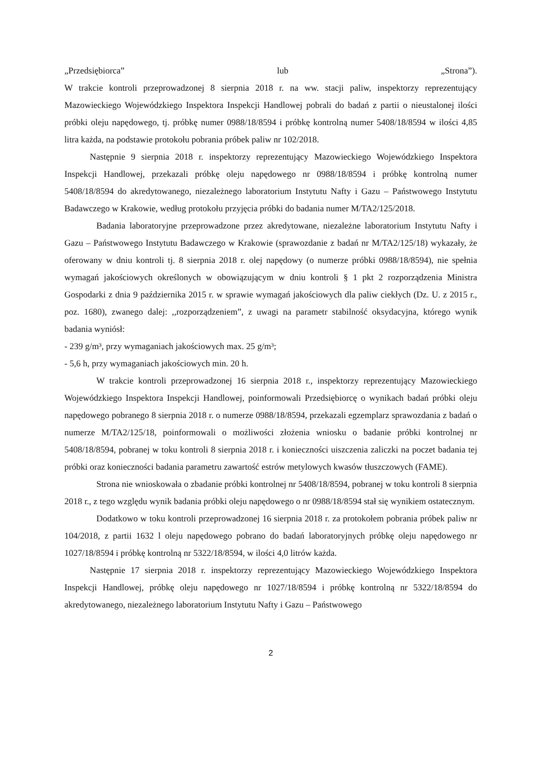„Przedsiębiorca” lub „Strona”).
W trakcie kontroli przeprowadzonej 8 sierpnia 2018 r. na ww. stacji paliw, inspektorzy reprezentujący Mazowieckiego Wojewódzkiego Inspektora Inspekcji Handlowej pobrali do badań z partii o nieustalonej ilości próbki oleju napędowego, tj. próbkę numer 0988/18/8594 i próbkę kontrolną numer 5408/18/8594 w ilości 4,85 litra każda, na podstawie protokołu pobrania próbek paliw nr 102/2018.
Następnie 9 sierpnia 2018 r. inspektorzy reprezentujący Mazowieckiego Wojewódzkiego Inspektora Inspekcji Handlowej, przekazali próbkę oleju napędowego nr 0988/18/8594 i próbkę kontrolną numer 5408/18/8594 do akredytowanego, niezależnego laboratorium Instytutu Nafty i Gazu – Państwowego Instytutu Badawczego w Krakowie, według protokołu przyjęcia próbki do badania numer M/TA2/125/2018.
Badania laboratoryjne przeprowadzone przez akredytowane, niezależne laboratorium Instytutu Nafty i Gazu – Państwowego Instytutu Badawczego w Krakowie (sprawozdanie z badań nr M/TA2/125/18) wykazały, że oferowany w dniu kontroli tj. 8 sierpnia 2018 r. olej napędowy (o numerze próbki 0988/18/8594), nie spełnia wymagań jakościowych określonych w obowiązującym w dniu kontroli § 1 pkt 2 rozporządzenia Ministra Gospodarki z dnia 9 października 2015 r. w sprawie wymagań jakościowych dla paliw ciekłych (Dz. U. z 2015 r., poz. 1680), zwanego dalej: ,,rozporządzeniem”, z uwagi na parametr stabilność oksydacyjna, którego wynik badania wyniósł:
- 239 g/m³, przy wymaganiach jakościowych max. 25 g/m³;
- 5,6 h, przy wymaganiach jakościowych min. 20 h.
W trakcie kontroli przeprowadzonej 16 sierpnia 2018 r., inspektorzy reprezentujący Mazowieckiego Wojewódzkiego Inspektora Inspekcji Handlowej, poinformowali Przedsiębiorcę o wynikach badań próbki oleju napędowego pobranego 8 sierpnia 2018 r. o numerze 0988/18/8594, przekazali egzemplarz sprawozdania z badań o numerze M/TA2/125/18, poinformowali o możliwości złożenia wniosku o badanie próbki kontrolnej nr 5408/18/8594, pobranej w toku kontroli 8 sierpnia 2018 r. i konieczności uiszczenia zaliczki na poczet badania tej próbki oraz konieczności badania parametru zawartość estrów metylowych kwasów tłuszczowych (FAME).
Strona nie wnioskowała o zbadanie próbki kontrolnej nr 5408/18/8594, pobranej w toku kontroli 8 sierpnia 2018 r., z tego względu wynik badania próbki oleju napędowego o nr 0988/18/8594 stał się wynikiem ostatecznym.
Dodatkowo w toku kontroli przeprowadzonej 16 sierpnia 2018 r. za protokołem pobrania próbek paliw nr 104/2018, z partii 1632 l oleju napędowego pobrano do badań laboratoryjnych próbkę oleju napędowego nr 1027/18/8594 i próbkę kontrolną nr 5322/18/8594, w ilości 4,0 litrów każda.
Następnie 17 sierpnia 2018 r. inspektorzy reprezentujący Mazowieckiego Wojewódzkiego Inspektora Inspekcji Handlowej, próbkę oleju napędowego nr 1027/18/8594 i próbkę kontrolną nr 5322/18/8594 do akredytowanego, niezależnego laboratorium Instytutu Nafty i Gazu – Państwowego
2